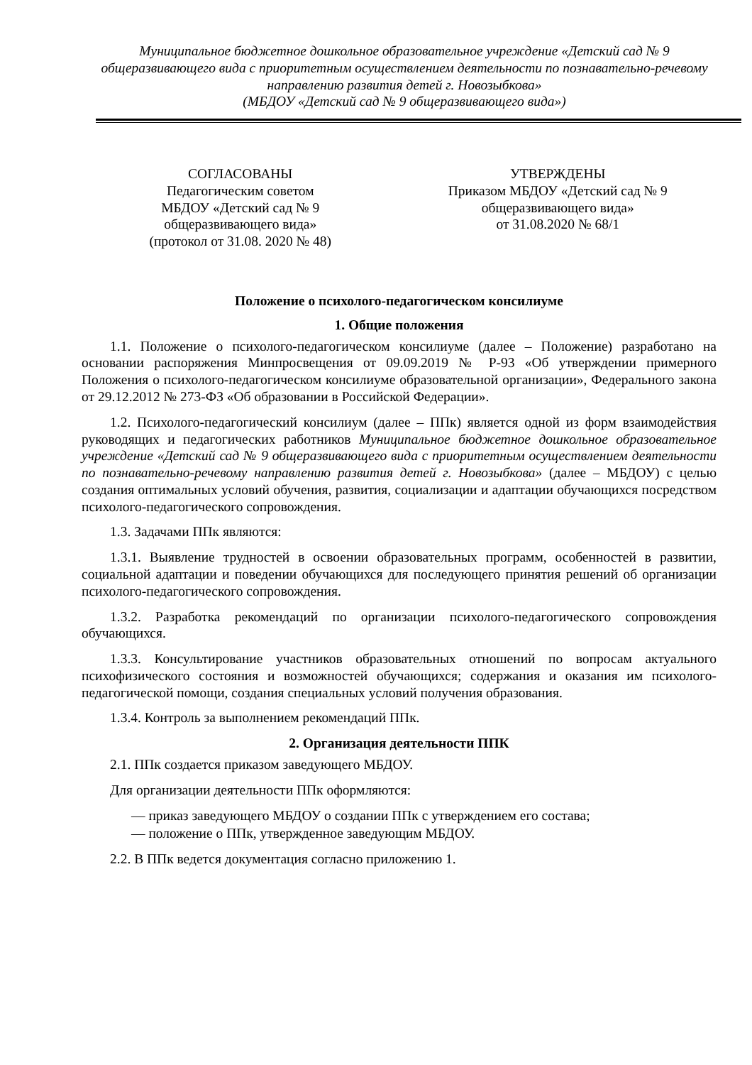Муниципальное бюджетное дошкольное образовательное учреждение «Детский сад № 9 общеразвивающего вида с приоритетным осуществлением деятельности по познавательно-речевому направлению развития детей г. Новозыбкова»
(МБДОУ «Детский сад № 9 общеразвивающего вида»)
СОГЛАСОВАНЫ
Педагогическим советом
МБДОУ «Детский сад № 9
общеразвивающего вида»
(протокол от 31.08. 2020 № 48)
УТВЕРЖДЕНЫ
Приказом МБДОУ «Детский сад № 9
общеразвивающего вида»
от 31.08.2020 № 68/1
Положение о психолого-педагогическом консилиуме
1. Общие положения
1.1. Положение о психолого-педагогическом консилиуме (далее – Положение) разработано на основании распоряжения Минпросвещения от 09.09.2019 № Р-93 «Об утверждении примерного Положения о психолого-педагогическом консилиуме образовательной организации», Федерального закона от 29.12.2012 № 273-ФЗ «Об образовании в Российской Федерации».
1.2. Психолого-педагогический консилиум (далее – ППк) является одной из форм взаимодействия руководящих и педагогических работников Муниципальное бюджетное дошкольное образовательное учреждение «Детский сад № 9 общеразвивающего вида с приоритетным осуществлением деятельности по познавательно-речевому направлению развития детей г. Новозыбкова» (далее – МБДОУ) с целью создания оптимальных условий обучения, развития, социализации и адаптации обучающихся посредством психолого-педагогического сопровождения.
1.3. Задачами ППк являются:
1.3.1. Выявление трудностей в освоении образовательных программ, особенностей в развитии, социальной адаптации и поведении обучающихся для последующего принятия решений об организации психолого-педагогического сопровождения.
1.3.2. Разработка рекомендаций по организации психолого-педагогического сопровождения обучающихся.
1.3.3. Консультирование участников образовательных отношений по вопросам актуального психофизического состояния и возможностей обучающихся; содержания и оказания им психолого-педагогической помощи, создания специальных условий получения образования.
1.3.4. Контроль за выполнением рекомендаций ППк.
2. Организация деятельности ППК
2.1. ППк создается приказом заведующего МБДОУ.
Для организации деятельности ППк оформляются:
— приказ заведующего МБДОУ о создании ППк с утверждением его состава;
— положение о ППк, утвержденное заведующим МБДОУ.
2.2. В ППк ведется документация согласно приложению 1.